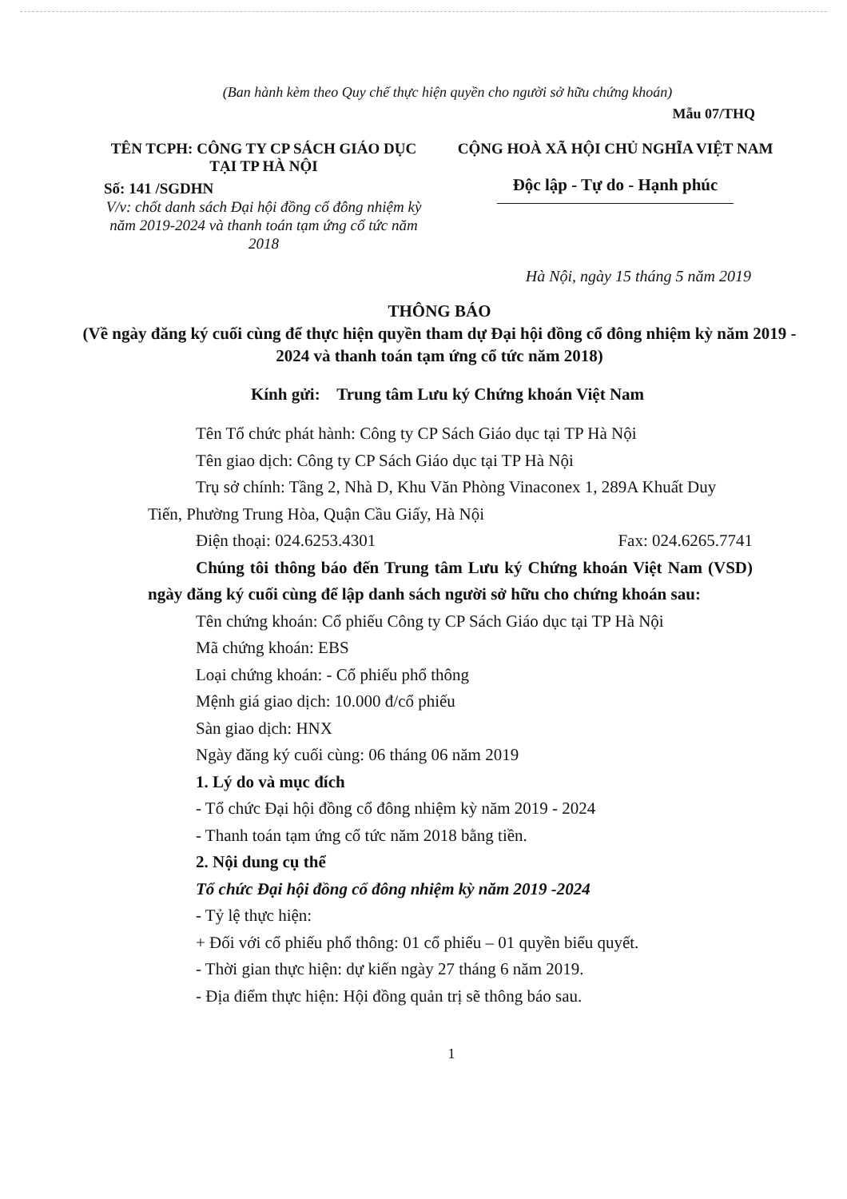(Ban hành kèm theo Quy chế thực hiện quyền cho người sở hữu chứng khoán)
Mẫu 07/THQ
TÊN TCPH: CÔNG TY CP SÁCH GIÁO DỤC
TẠI TP HÀ NỘI
Số: 141 /SGDHN
V/v: chốt danh sách Đại hội đồng cổ đông nhiệm kỳ năm 2019-2024 và thanh toán tạm ứng cổ tức năm 2018
CỘNG HOÀ XÃ HỘI CHỦ NGHĨA VIỆT NAM
Độc lập - Tự do - Hạnh phúc
Hà Nội, ngày 15 tháng 5 năm 2019
THÔNG BÁO
(Về ngày đăng ký cuối cùng để thực hiện quyền tham dự Đại hội đồng cổ đông nhiệm kỳ năm 2019 - 2024 và thanh toán tạm ứng cổ tức năm 2018)
Kính gửi: Trung tâm Lưu ký Chứng khoán Việt Nam
Tên Tổ chức phát hành: Công ty CP Sách Giáo dục tại TP Hà Nội
Tên giao dịch: Công ty CP Sách Giáo dục tại TP Hà Nội
Trụ sở chính: Tầng 2, Nhà D, Khu Văn Phòng Vinaconex 1, 289A Khuất Duy Tiến, Phường Trung Hòa, Quận Cầu Giấy, Hà Nội
Điện thoại: 024.6253.4301 Fax: 024.6265.7741
Chúng tôi thông báo đến Trung tâm Lưu ký Chứng khoán Việt Nam (VSD) ngày đăng ký cuối cùng để lập danh sách người sở hữu cho chứng khoán sau:
Tên chứng khoán: Cổ phiếu Công ty CP Sách Giáo dục tại TP Hà Nội
Mã chứng khoán: EBS
Loại chứng khoán: - Cổ phiếu phổ thông
Mệnh giá giao dịch: 10.000 đ/cổ phiếu
Sàn giao dịch: HNX
Ngày đăng ký cuối cùng: 06 tháng 06 năm 2019
1. Lý do và mục đích
- Tổ chức Đại hội đồng cổ đông nhiệm kỳ năm 2019 - 2024
- Thanh toán tạm ứng cổ tức năm 2018 bằng tiền.
2. Nội dung cụ thể
Tổ chức Đại hội đồng cổ đông nhiệm kỳ năm 2019 -2024
- Tỷ lệ thực hiện:
+ Đối với cổ phiếu phổ thông: 01 cổ phiếu – 01 quyền biểu quyết.
- Thời gian thực hiện: dự kiến ngày 27 tháng 6 năm 2019.
- Địa điểm thực hiện: Hội đồng quản trị sẽ thông báo sau.
1